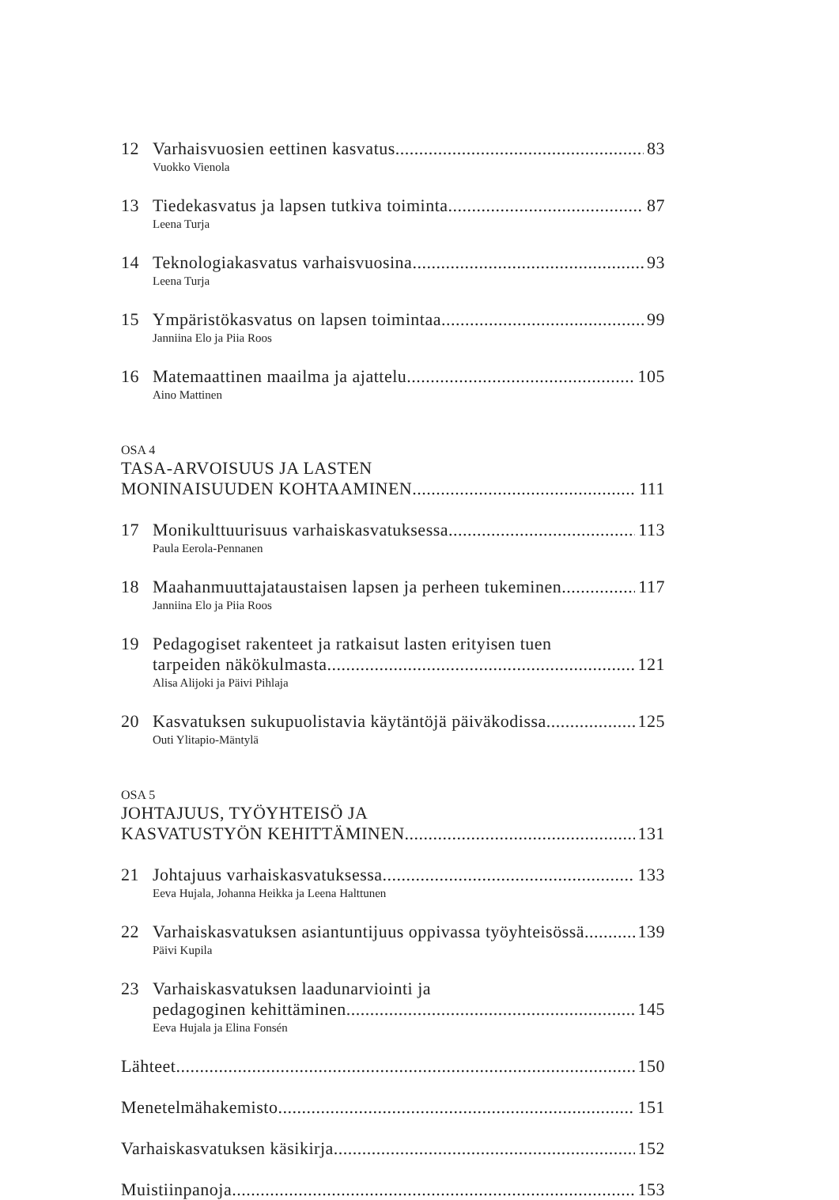12 Varhaisvuosien eettinen kasvatus 83
Vuokko Vienola
13 Tiedekasvatus ja lapsen tutkiva toiminta 87
Leena Turja
14 Teknologiakasvatus varhaisvuosina 93
Leena Turja
15 Ympäristökasvatus on lapsen toimintaa 99
Janniina Elo ja Piia Roos
16 Matemaattinen maailma ja ajattelu 105
Aino Mattinen
OSA 4
TASA-ARVOISUUS JA LASTEN
MONINAISUUDEN KOHTAAMINEN 111
17 Monikulttuurisuus varhaiskasvatuksessa 113
Paula Eerola-Pennanen
18 Maahanmuuttajataustaisen lapsen ja perheen tukeminen 117
Janniina Elo ja Piia Roos
19 Pedagogiset rakenteet ja ratkaisut lasten erityisen tuen
tarpeiden näkökulmasta 121
Alisa Alijoki ja Päivi Pihlaja
20 Kasvatuksen sukupuolistavia käytäntöjä päiväkodissa 125
Outi Ylitapio-Mäntylä
OSA 5
JOHTAJUUS, TYÖYHTEISÖ JA
KASVATUSTYÖN KEHITTÄMINEN 131
21 Johtajuus varhaiskasvatuksessa 133
Eeva Hujala, Johanna Heikka ja Leena Halttunen
22 Varhaiskasvatuksen asiantuntijuus oppivassa työyhteisössä 139
Päivi Kupila
23 Varhaiskasvatuksen laadunarviointi ja
pedagoginen kehittäminen 145
Eeva Hujala ja Elina Fonsén
Lähteet 150
Menetelmähakemisto 151
Varhaiskasvatuksen käsikirja 152
Muistiinpanoja 153